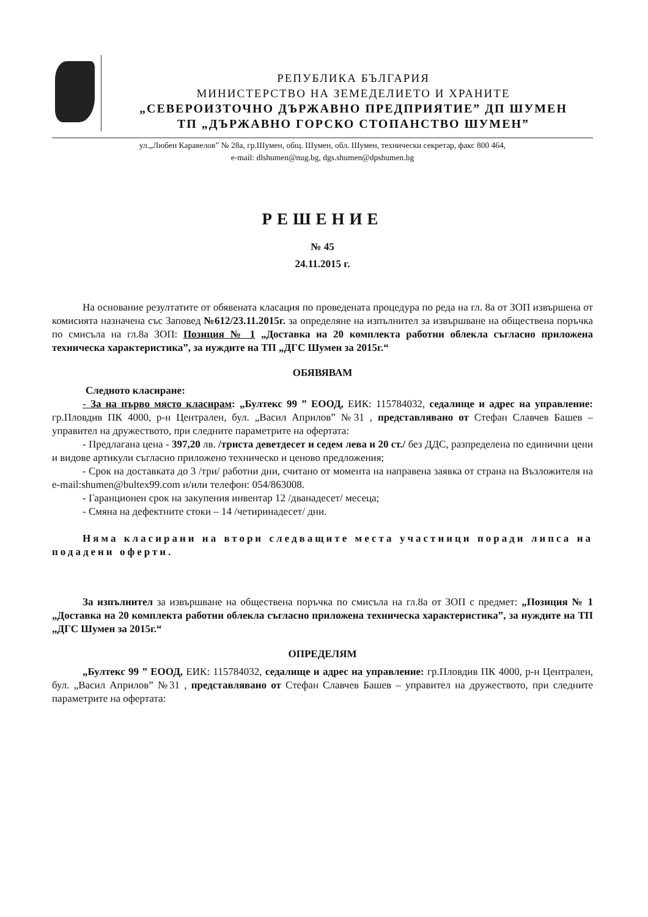РЕПУБЛИКА БЪЛГАРИЯ
МИНИСТЕРСТВО НА ЗЕМЕДЕЛИЕТО И ХРАНИТЕ
„СЕВЕРОИЗТОЧНО ДЪРЖАВНО ПРЕДПРИЯТИЕ” ДП ШУМЕН
ТП „ДЪРЖАВНО ГОРСКО СТОПАНСТВО ШУМЕН”
ул.„Любен Каравелов” № 28а, гр.Шумен, общ. Шумен, обл. Шумен, технически секретар, факс 800 464,
e-mail: dlshumen@nug.bg, dgs.shumen@dpshumen.bg
РЕШЕНИЕ
№ 45
24.11.2015 г.
На основание резултатите от обявената класация по проведената процедура по реда на гл. 8а от ЗОП извършена от комисията назначена със Заповед №612/23.11.2015г. за определяне на изпълнител за извършване на обществена поръчка по смисъла на гл.8а ЗОП: Позиция № 1 „Доставка на 20 комплекта работни облекла съгласно приложена техническа характеристика”, за нуждите на ТП „ДГС Шумен за 2015г.“
ОБЯВЯВАМ
Следното класиране:
- За на първо място класирам: „Бултекс 99 ” ЕООД, ЕИК: 115784032, седалище и адрес на управление: гр.Пловдив ПК 4000, р-н Централен, бул. „Васил Априлов” №31 , представлявано от Стефан Славчев Башев – управител на дружеството, при следните параметрите на офертата:
- Предлагана цена - 397,20 лв. /триста деветдесет и седем лева и 20 ст./ без ДДС, разпределена по единични цени и видове артикули съгласно приложено техническо и ценово предложения;
- Срок на доставката до 3 /три/ работни дни, считано от момента на направена заявка от страна на Възложителя на e-mail:shumen@bultex99.com и/или телефон: 054/863008.
- Гаранционен срок на закупения инвентар 12 /дванадесет/ месеца;
- Смяна на дефектните стоки – 14 /четиринадесет/ дни.
Няма класирани на втори следващите места участници поради липса на подадени оферти.
За изпълнител за извършване на обществена поръчка по смисъла на гл.8а от ЗОП с предмет: „Позиция № 1 „Доставка на 20 комплекта работни облекла съгласно приложена техническа характеристика”, за нуждите на ТП „ДГС Шумен за 2015г.“
ОПРЕДЕЛЯМ
„Бултекс 99 ” ЕООД, ЕИК: 115784032, седалище и адрес на управление: гр.Пловдив ПК 4000, р-н Централен, бул. „Васил Априлов” №31 , представлявано от Стефан Славчев Башев – управител на дружеството, при следните параметрите на офертата: